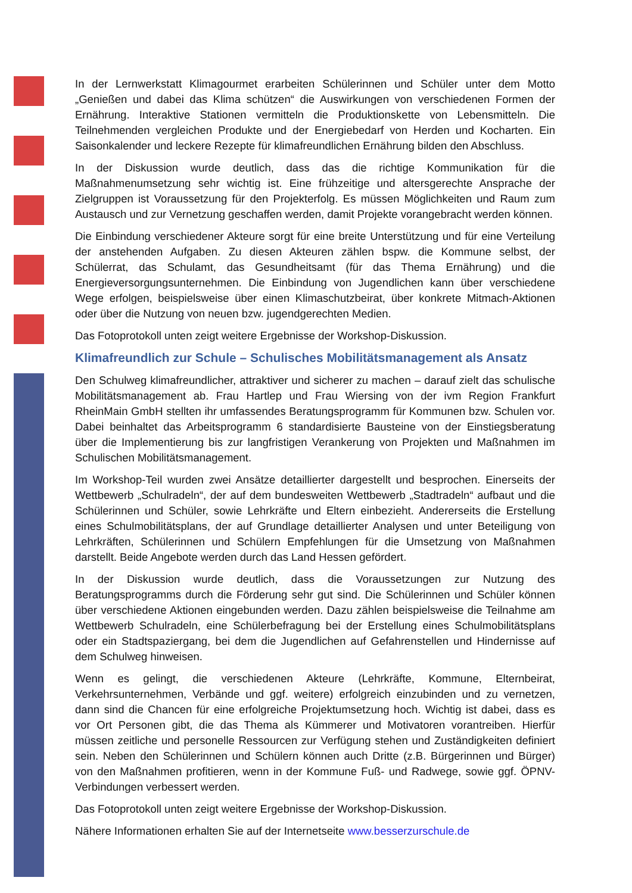In der Lernwerkstatt Klimagourmet erarbeiten Schülerinnen und Schüler unter dem Motto „Genießen und dabei das Klima schützen“ die Auswirkungen von verschiedenen Formen der Ernährung. Interaktive Stationen vermitteln die Produktionskette von Lebensmitteln. Die Teilnehmenden vergleichen Produkte und der Energiebedarf von Herden und Kocharten. Ein Saisonkalender und leckere Rezepte für klimafreundlichen Ernährung bilden den Abschluss.
In der Diskussion wurde deutlich, dass das die richtige Kommunikation für die Maßnahmenumsetzung sehr wichtig ist. Eine frühzeitige und altersgerechte Ansprache der Zielgruppen ist Voraussetzung für den Projekterfolg. Es müssen Möglichkeiten und Raum zum Austausch und zur Vernetzung geschaffen werden, damit Projekte vorangebracht werden können.
Die Einbindung verschiedener Akteure sorgt für eine breite Unterstützung und für eine Verteilung der anstehenden Aufgaben. Zu diesen Akteuren zählen bspw. die Kommune selbst, der Schülerrat, das Schulamt, das Gesundheitsamt (für das Thema Ernährung) und die Energieversorgungsunternehmen. Die Einbindung von Jugendlichen kann über verschiedene Wege erfolgen, beispielsweise über einen Klimaschutzbeirat, über konkrete Mitmach-Aktionen oder über die Nutzung von neuen bzw. jugendgerechten Medien.
Das Fotoprotokoll unten zeigt weitere Ergebnisse der Workshop-Diskussion.
Klimafreundlich zur Schule – Schulisches Mobilitätsmanagement als Ansatz
Den Schulweg klimafreundlicher, attraktiver und sicherer zu machen – darauf zielt das schulische Mobilitätsmanagement ab. Frau Hartlep und Frau Wiersing von der ivm Region Frankfurt RheinMain GmbH stellten ihr umfassendes Beratungsprogramm für Kommunen bzw. Schulen vor. Dabei beinhaltet das Arbeitsprogramm 6 standardisierte Bausteine von der Einstiegsberatung über die Implementierung bis zur langfristigen Verankerung von Projekten und Maßnahmen im Schulischen Mobilitätsmanagement.
Im Workshop-Teil wurden zwei Ansätze detaillierter dargestellt und besprochen. Einerseits der Wettbewerb „Schulradeln“, der auf dem bundesweiten Wettbewerb „Stadtradeln“ aufbaut und die Schülerinnen und Schüler, sowie Lehrkräfte und Eltern einbezieht. Andererseits die Erstellung eines Schulmobilitätsplans, der auf Grundlage detaillierter Analysen und unter Beteiligung von Lehrkräften, Schülerinnen und Schülern Empfehlungen für die Umsetzung von Maßnahmen darstellt. Beide Angebote werden durch das Land Hessen gefördert.
In der Diskussion wurde deutlich, dass die Voraussetzungen zur Nutzung des Beratungsprogramms durch die Förderung sehr gut sind. Die Schülerinnen und Schüler können über verschiedene Aktionen eingebunden werden. Dazu zählen beispielsweise die Teilnahme am Wettbewerb Schulradeln, eine Schülerbefragung bei der Erstellung eines Schulmobilitätsplans oder ein Stadtspaziergang, bei dem die Jugendlichen auf Gefahrenstellen und Hindernisse auf dem Schulweg hinweisen.
Wenn es gelingt, die verschiedenen Akteure (Lehrkräfte, Kommune, Elternbeirat, Verkehrsunternehmen, Verbände und ggf. weitere) erfolgreich einzubinden und zu vernetzen, dann sind die Chancen für eine erfolgreiche Projektumsetzung hoch. Wichtig ist dabei, dass es vor Ort Personen gibt, die das Thema als Kümmerer und Motivatoren vorantreiben. Hierfür müssen zeitliche und personelle Ressourcen zur Verfügung stehen und Zuständigkeiten definiert sein. Neben den Schülerinnen und Schülern können auch Dritte (z.B. Bürgerinnen und Bürger) von den Maßnahmen profitieren, wenn in der Kommune Fuß- und Radwege, sowie ggf. ÖPNV-Verbindungen verbessert werden.
Das Fotoprotokoll unten zeigt weitere Ergebnisse der Workshop-Diskussion.
Nähere Informationen erhalten Sie auf der Internetseite www.besserzurschule.de